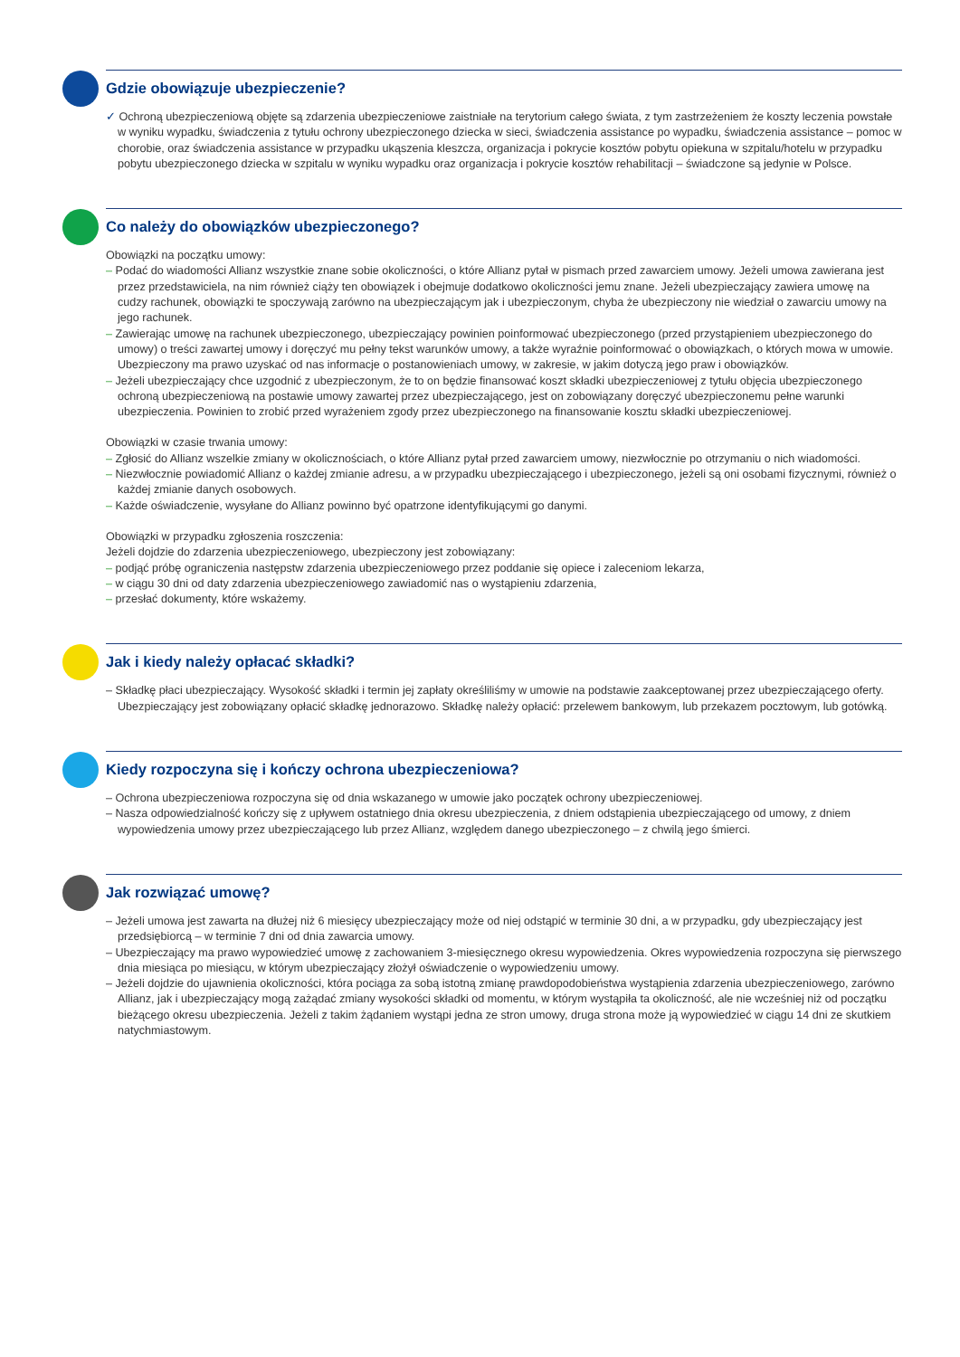Gdzie obowiązuje ubezpieczenie?
✓ Ochroną ubezpieczeniową objęte są zdarzenia ubezpieczeniowe zaistniałe na terytorium całego świata, z tym zastrzeżeniem że koszty leczenia powstałe w wyniku wypadku, świadczenia z tytułu ochrony ubezpieczonego dziecka w sieci, świadczenia assistance po wypadku, świadczenia assistance – pomoc w chorobie, oraz świadczenia assistance w przypadku ukąszenia kleszcza, organizacja i pokrycie kosztów pobytu opiekuna w szpitalu/hotelu w przypadku pobytu ubezpieczonego dziecka w szpitalu w wyniku wypadku oraz organizacja i pokrycie kosztów rehabilitacji – świadczone są jedynie w Polsce.
Co należy do obowiązków ubezpieczonego?
Obowiązki na początku umowy:
– Podać do wiadomości Allianz wszystkie znane sobie okoliczności, o które Allianz pytał w pismach przed zawarciem umowy. Jeżeli umowa zawierana jest przez przedstawiciela, na nim również ciąży ten obowiązek i obejmuje dodatkowo okoliczności jemu znane. Jeżeli ubezpieczający zawiera umowę na cudzy rachunek, obowiązki te spoczywają zarówno na ubezpieczającym jak i ubezpieczonym, chyba że ubezpieczony nie wiedział o zawarciu umowy na jego rachunek.
– Zawierając umowę na rachunek ubezpieczonego, ubezpieczający powinien poinformować ubezpieczonego (przed przystąpieniem ubezpieczonego do umowy) o treści zawartej umowy i doręczyć mu pełny tekst warunków umowy, a także wyraźnie poinformować o obowiązkach, o których mowa w umowie. Ubezpieczony ma prawo uzyskać od nas informacje o postanowieniach umowy, w zakresie, w jakim dotyczą jego praw i obowiązków.
– Jeżeli ubezpieczający chce uzgodnić z ubezpieczonym, że to on będzie finansować koszt składki ubezpieczeniowej z tytułu objęcia ubezpieczonego ochroną ubezpieczeniową na postawie umowy zawartej przez ubezpieczającego, jest on zobowiązany doręczyć ubezpieczonemu pełne warunki ubezpieczenia. Powinien to zrobić przed wyrażeniem zgody przez ubezpieczonego na finansowanie kosztu składki ubezpieczeniowej.
Obowiązki w czasie trwania umowy:
– Zgłosić do Allianz wszelkie zmiany w okolicznościach, o które Allianz pytał przed zawarciem umowy, niezwłocznie po otrzymaniu o nich wiadomości.
– Niezwłocznie powiadomić Allianz o każdej zmianie adresu, a w przypadku ubezpieczającego i ubezpieczonego, jeżeli są oni osobami fizycznymi, również o każdej zmianie danych osobowych.
– Każde oświadczenie, wysyłane do Allianz powinno być opatrzone identyfikującymi go danymi.
Obowiązki w przypadku zgłoszenia roszczenia:
Jeżeli dojdzie do zdarzenia ubezpieczeniowego, ubezpieczony jest zobowiązany:
– podjąć próbę ograniczenia następstw zdarzenia ubezpieczeniowego przez poddanie się opiece i zaleceniom lekarza,
– w ciągu 30 dni od daty zdarzenia ubezpieczeniowego zawiadomić nas o wystąpieniu zdarzenia,
– przesłać dokumenty, które wskażemy.
Jak i kiedy należy opłacać składki?
– Składkę płaci ubezpieczający. Wysokość składki i termin jej zapłaty określiliśmy w umowie na podstawie zaakceptowanej przez ubezpieczającego oferty. Ubezpieczający jest zobowiązany opłacić składkę jednorazowo. Składkę należy opłacić: przelewem bankowym, lub przekazem pocztowym, lub gotówką.
Kiedy rozpoczyna się i kończy ochrona ubezpieczeniowa?
– Ochrona ubezpieczeniowa rozpoczyna się od dnia wskazanego w umowie jako początek ochrony ubezpieczeniowej.
– Nasza odpowiedzialność kończy się z upływem ostatniego dnia okresu ubezpieczenia, z dniem odstąpienia ubezpieczającego od umowy, z dniem wypowiedzenia umowy przez ubezpieczającego lub przez Allianz, względem danego ubezpieczonego – z chwilą jego śmierci.
Jak rozwiązać umowę?
– Jeżeli umowa jest zawarta na dłużej niż 6 miesięcy ubezpieczający może od niej odstąpić w terminie 30 dni, a w przypadku, gdy ubezpieczający jest przedsiębiorcą – w terminie 7 dni od dnia zawarcia umowy.
– Ubezpieczający ma prawo wypowiedzieć umowę z zachowaniem 3-miesięcznego okresu wypowiedzenia. Okres wypowiedzenia rozpoczyna się pierwszego dnia miesiąca po miesiącu, w którym ubezpieczający złożył oświadczenie o wypowiedzeniu umowy.
– Jeżeli dojdzie do ujawnienia okoliczności, która pociąga za sobą istotną zmianę prawdopodobieństwa wystąpienia zdarzenia ubezpieczeniowego, zarówno Allianz, jak i ubezpieczający mogą zażądać zmiany wysokości składki od momentu, w którym wystąpiła ta okoliczność, ale nie wcześniej niż od początku bieżącego okresu ubezpieczenia. Jeżeli z takim żądaniem wystąpi jedna ze stron umowy, druga strona może ją wypowiedzieć w ciągu 14 dni ze skutkiem natychmiastowym.